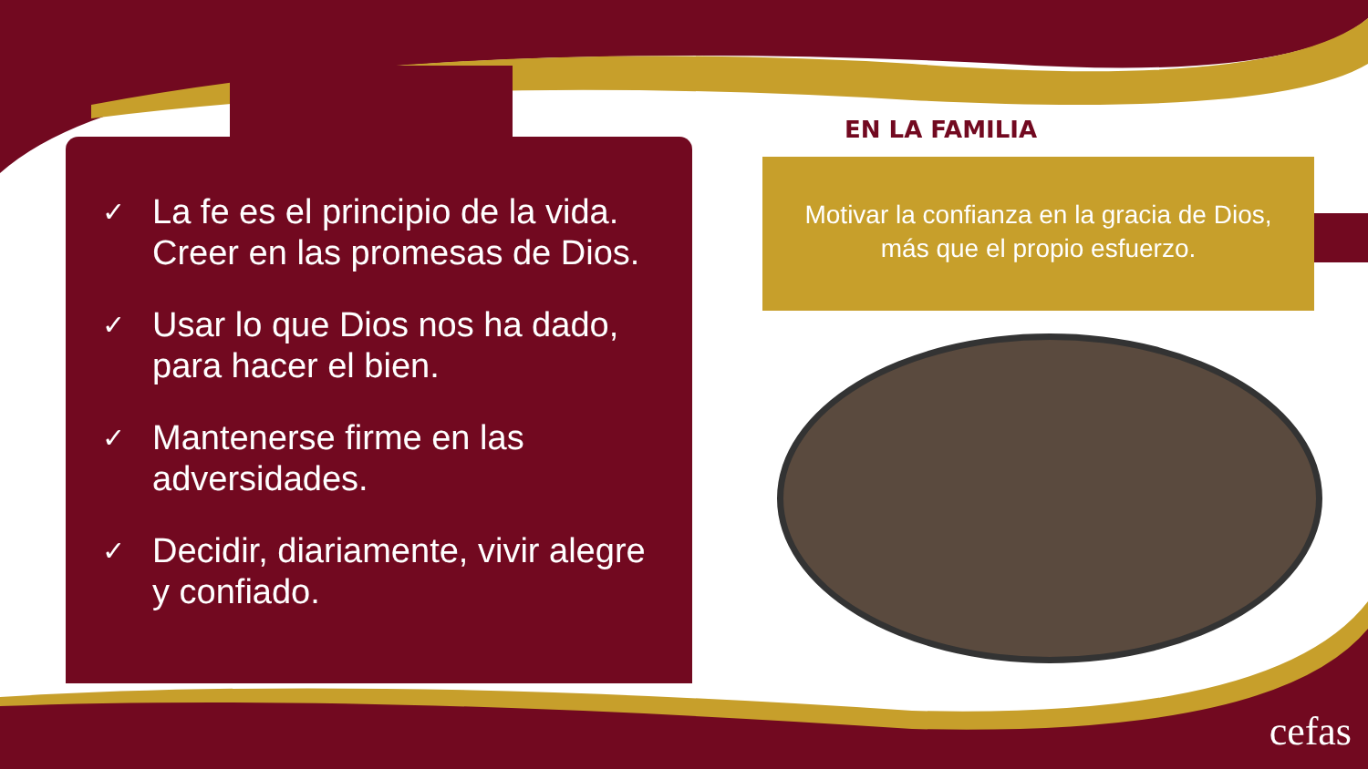✓ La fe es el principio de la vida. Creer en las promesas de Dios.
✓ Usar lo que Dios nos ha dado, para hacer el bien.
✓ Mantenerse firme en las adversidades.
✓ Decidir, diariamente, vivir alegre y confiado.
EN LA FAMILIA
Motivar la confianza en la gracia de Dios, más que el propio esfuerzo.
cefas